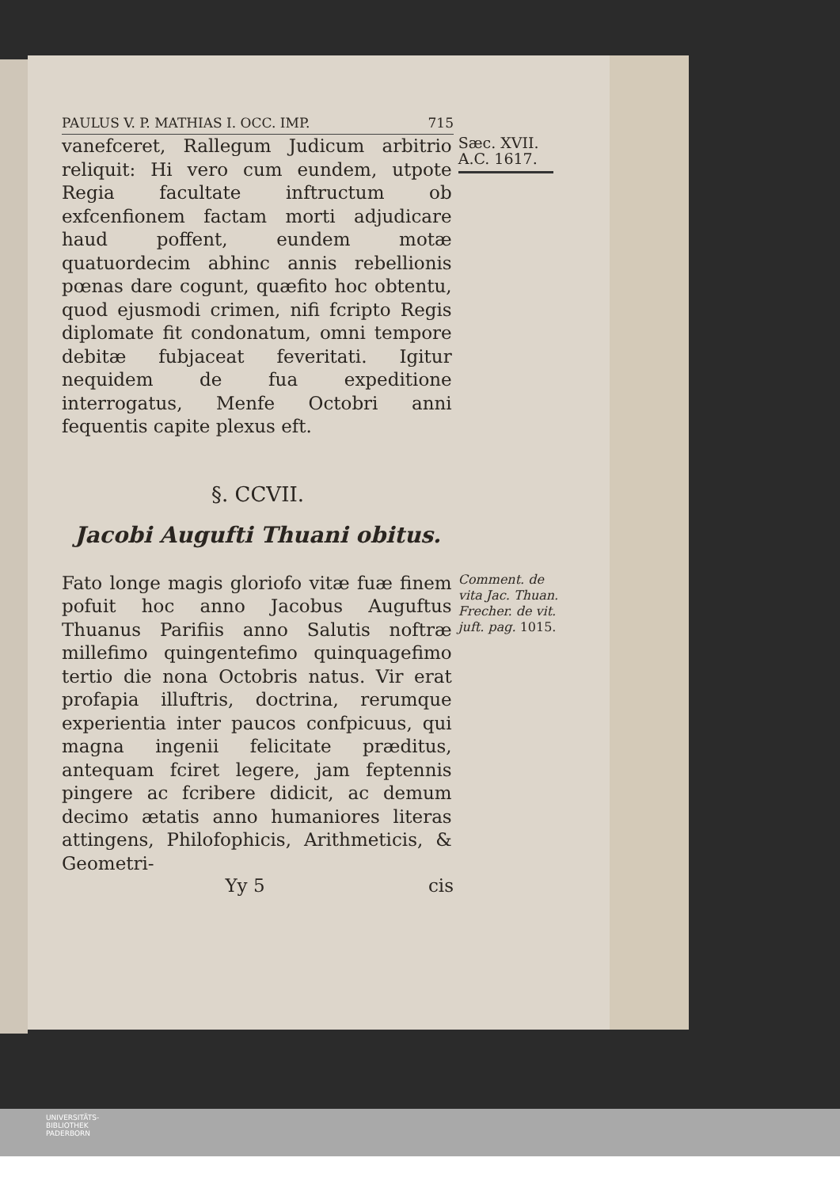PAULUS V. P. MATHIAS I. OCC. IMP. 715
vanefceret, Rallegum Judicum arbitrio reliquit: Hi vero cum eundem, utpote Regia facultate inftructum ob exfcenfionem factam morti adjudicare haud poffent, eundem motæ quatuordecim abhinc annis rebellionis pœnas dare cogunt, quæfito hoc obtentu, quod ejusmodi crimen, nifi fcripto Regis diplomate fit condonatum, omni tempore debitæ fubjaceat feveritati. Igitur nequidem de fua expeditione interrogatus, Menfe Octobri anni fequentis capite plexus eft.
Sæc. XVII.
A.C. 1617.
§. CCVII.
Jacobi Augufti Thuani obitus.
Fato longe magis gloriofo vitæ fuæ finem pofuit hoc anno Jacobus Auguftus Thuanus Parifiis anno Salutis noftræ millefimo quingentefimo quinquagefimo tertio die nona Octobris natus. Vir erat profapia illuftris, doctrina, rerumque experientia inter paucos confpicuus, qui magna ingenii felicitate præditus, antequam fciret legere, jam feptennis pingere ac fcribere didicit, ac demum decimo ætatis anno humaniores literas attingens, Philofophicis, Arithmeticis, & Geometri-
Comment. de vita Jac. Thuan. Frecher. de vit. juft. pag. 1015.
Yy 5 cis
UNIVERSITÄTS-
BIBLIOTHEK
PADERBORN